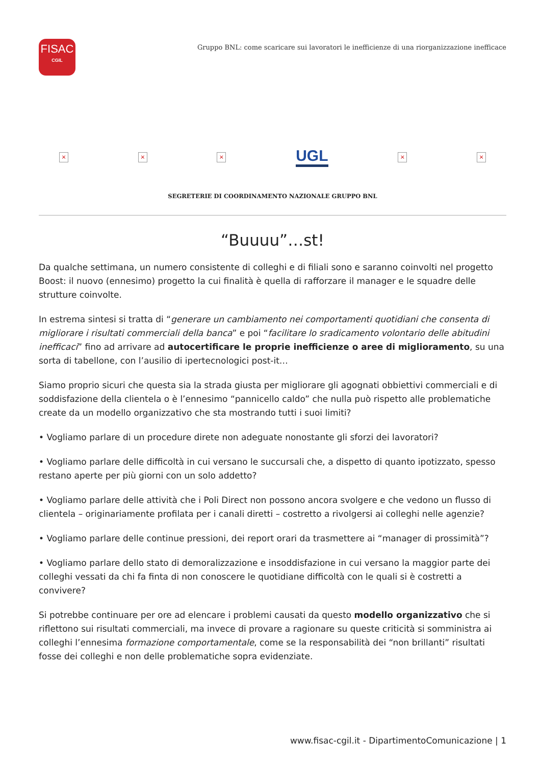FISAC
CGIL
Gruppo BNL: come scaricare sui lavoratori le inefficienze di una riorganizzazione inefficace
× × ×
UGL
× ×
SEGRETERIE DI COORDINAMENTO NAZIONALE GRUPPO BNL
“Buuuu”…st!
Da qualche settimana, un numero consistente di colleghi e di filiali sono e saranno coinvolti nel progetto Boost: il nuovo (ennesimo) progetto la cui finalità è quella di rafforzare il manager e le squadre delle strutture coinvolte.
In estrema sintesi si tratta di “generare un cambiamento nei comportamenti quotidiani che consenta di migliorare i risultati commerciali della banca” e poi “facilitare lo sradicamento volontario delle abitudini inefficaci” fino ad arrivare ad autocertificare le proprie inefficienze o aree di miglioramento, su una sorta di tabellone, con l’ausilio di ipertecnologici post-it…
Siamo proprio sicuri che questa sia la strada giusta per migliorare gli agognati obbiettivi commerciali e di soddisfazione della clientela o è l’ennesimo “pannicello caldo” che nulla può rispetto alle problematiche create da un modello organizzativo che sta mostrando tutti i suoi limiti?
• Vogliamo parlare di un procedure direte non adeguate nonostante gli sforzi dei lavoratori?
• Vogliamo parlare delle difficoltà in cui versano le succursali che, a dispetto di quanto ipotizzato, spesso restano aperte per più giorni con un solo addetto?
• Vogliamo parlare delle attività che i Poli Direct non possono ancora svolgere e che vedono un flusso di clientela – originariamente profilata per i canali diretti – costretto a rivolgersi ai colleghi nelle agenzie?
• Vogliamo parlare delle continue pressioni, dei report orari da trasmettere ai “manager di prossimità”?
• Vogliamo parlare dello stato di demoralizzazione e insoddisfazione in cui versano la maggior parte dei colleghi vessati da chi fa finta di non conoscere le quotidiane difficoltà con le quali si è costretti a convivere?
Si potrebbe continuare per ore ad elencare i problemi causati da questo modello organizzativo che si riflettono sui risultati commerciali, ma invece di provare a ragionare su queste criticità si somministra ai colleghi l’ennesima formazione comportamentale, come se la responsabilità dei “non brillanti” risultati fosse dei colleghi e non delle problematiche sopra evidenziate.
www.fisac-cgil.it - DipartimentoComunicazione | 1